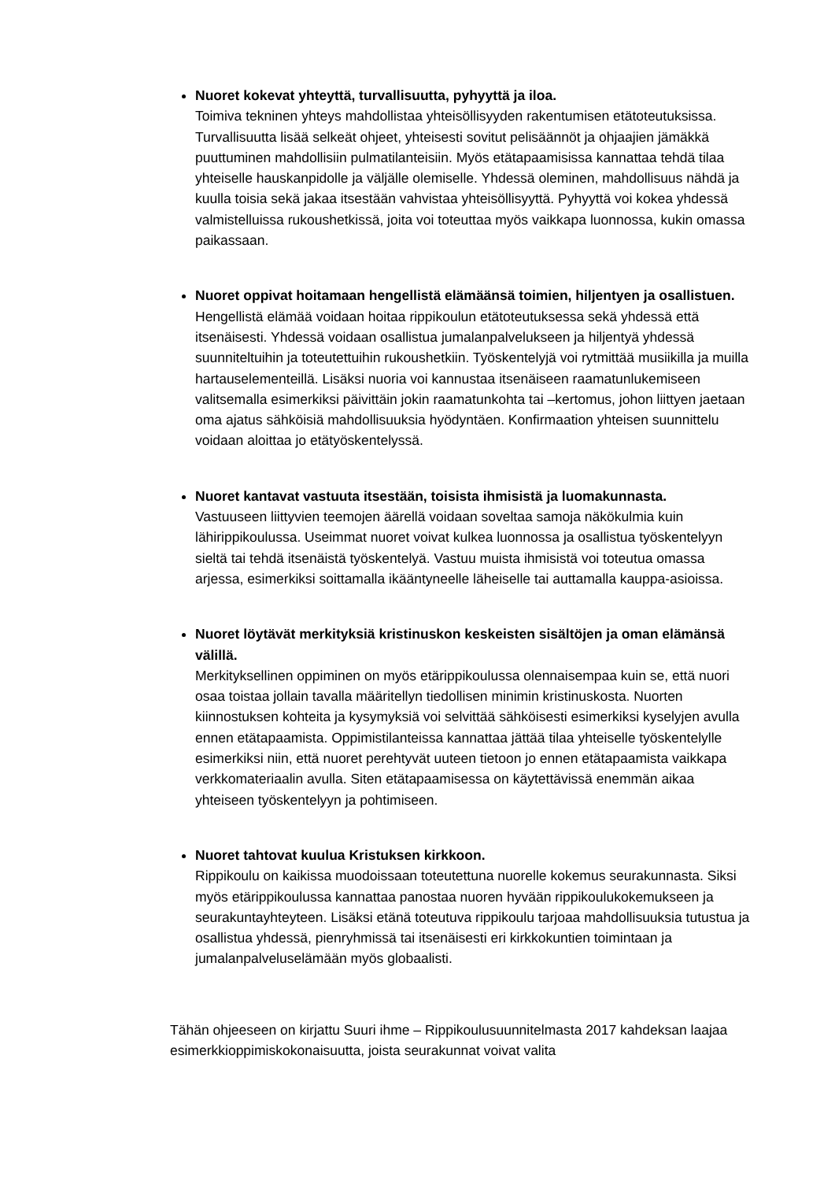Nuoret kokevat yhteyttä, turvallisuutta, pyhyyttä ja iloa.
Toimiva tekninen yhteys mahdollistaa yhteisöllisyyden rakentumisen etätoteutuksissa. Turvallisuutta lisää selkeät ohjeet, yhteisesti sovitut pelisäännöt ja ohjaajien jämäkkä puuttuminen mahdollisiin pulmatilanteisiin. Myös etätapaamisissa kannattaa tehdä tilaa yhteiselle hauskanpidolle ja väljälle olemiselle. Yhdessä oleminen, mahdollisuus nähdä ja kuulla toisia sekä jakaa itsestään vahvistaa yhteisöllisyyttä. Pyhyyttä voi kokea yhdessä valmistelluissa rukoushetkissä, joita voi toteuttaa myös vaikkapa luonnossa, kukin omassa paikassaan.
Nuoret oppivat hoitamaan hengellistä elämäänsä toimien, hiljentyen ja osallistuen.
Hengellistä elämää voidaan hoitaa rippikoulun etätoteutuksessa sekä yhdessä että itsenäisesti. Yhdessä voidaan osallistua jumalanpalvelukseen ja hiljentyä yhdessä suunniteltuihin ja toteutettuihin rukoushetkiin. Työskentelyjä voi rytmittää musiikilla ja muilla hartauselementeillä. Lisäksi nuoria voi kannustaa itsenäiseen raamatunlukemiseen valitsemalla esimerkiksi päivittäin jokin raamatunkohta tai –kertomus, johon liittyen jaetaan oma ajatus sähköisiä mahdollisuuksia hyödyntäen. Konfirmaation yhteisen suunnittelu voidaan aloittaa jo etätyöskentelyssä.
Nuoret kantavat vastuuta itsestään, toisista ihmisistä ja luomakunnasta.
Vastuuseen liittyvien teemojen äärellä voidaan soveltaa samoja näkökulmia kuin lähirippikoulussa. Useimmat nuoret voivat kulkea luonnossa ja osallistua työskentelyyn sieltä tai tehdä itsenäistä työskentelyä. Vastuu muista ihmisistä voi toteutua omassa arjessa, esimerkiksi soittamalla ikääntyneelle läheiselle tai auttamalla kauppa-asioissa.
Nuoret löytävät merkityksiä kristinuskon keskeisten sisältöjen ja oman elämänsä välillä.
Merkityksellinen oppiminen on myös etärippikoulussa olennaisempaa kuin se, että nuori osaa toistaa jollain tavalla määritellyn tiedollisen minimin kristinuskosta. Nuorten kiinnostuksen kohteita ja kysymyksiä voi selvittää sähköisesti esimerkiksi kyselyjen avulla ennen etätapaamista. Oppimistilanteissa kannattaa jättää tilaa yhteiselle työskentelylle esimerkiksi niin, että nuoret perehtyvät uuteen tietoon jo ennen etätapaamista vaikkapa verkkomateriaalin avulla. Siten etätapaamisessa on käytettävissä enemmän aikaa yhteiseen työskentelyyn ja pohtimiseen.
Nuoret tahtovat kuulua Kristuksen kirkkoon.
Rippikoulu on kaikissa muodoissaan toteutettuna nuorelle kokemus seurakunnasta. Siksi myös etärippikoulussa kannattaa panostaa nuoren hyvään rippikoulukokemukseen ja seurakuntayhteyteen. Lisäksi etänä toteutuva rippikoulu tarjoaa mahdollisuuksia tutustua ja osallistua yhdessä, pienryhmissä tai itsenäisesti eri kirkkokuntien toimintaan ja jumalanpalveluselämään myös globaalisti.
Tähän ohjeeseen on kirjattu Suuri ihme – Rippikoulusuunnitelmasta 2017 kahdeksan laajaa esimerkkioppimiskokonaisuutta, joista seurakunnat voivat valita